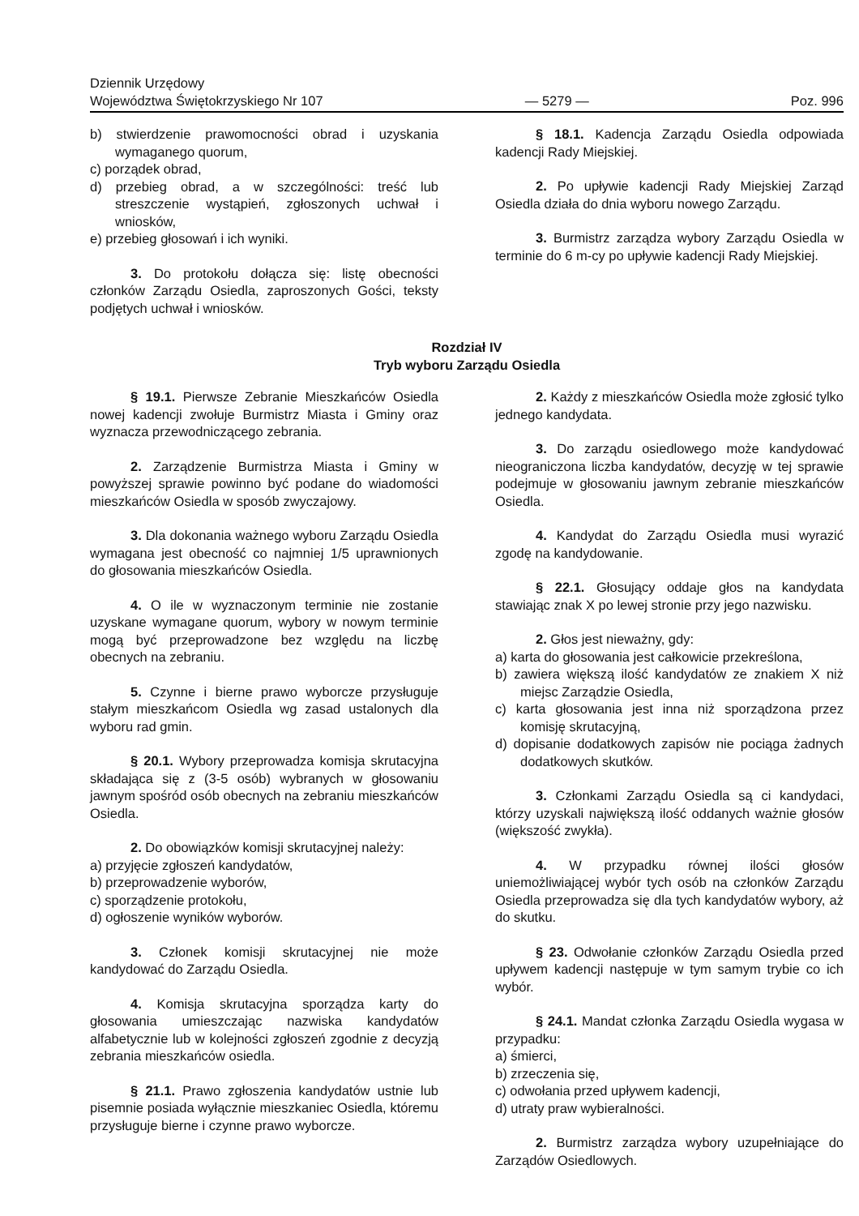Dziennik Urzędowy
Województwa Świętokrzyskiego Nr 107
— 5279 —
Poz. 996
b) stwierdzenie prawomocności obrad i uzyskania wymaganego quorum,
c) porządek obrad,
d) przebieg obrad, a w szczególności: treść lub streszczenie wystąpień, zgłoszonych uchwał i wniosków,
e) przebieg głosowań i ich wyniki.
3. Do protokołu dołącza się: listę obecności członków Zarządu Osiedla, zaproszonych Gości, teksty podjętych uchwał i wniosków.
§ 18.1. Kadencja Zarządu Osiedla odpowiada kadencji Rady Miejskiej.
2. Po upływie kadencji Rady Miejskiej Zarząd Osiedla działa do dnia wyboru nowego Zarządu.
3. Burmistrz zarządza wybory Zarządu Osiedla w terminie do 6 m-cy po upływie kadencji Rady Miejskiej.
Rozdział IV
Tryb wyboru Zarządu Osiedla
§ 19.1. Pierwsze Zebranie Mieszkańców Osiedla nowej kadencji zwołuje Burmistrz Miasta i Gminy oraz wyznacza przewodniczącego zebrania.
2. Zarządzenie Burmistrza Miasta i Gminy w powyższej sprawie powinno być podane do wiadomości mieszkańców Osiedla w sposób zwyczajowy.
3. Dla dokonania ważnego wyboru Zarządu Osiedla wymagana jest obecność co najmniej 1/5 uprawnionych do głosowania mieszkańców Osiedla.
4. O ile w wyznaczonym terminie nie zostanie uzyskane wymagane quorum, wybory w nowym terminie mogą być przeprowadzone bez względu na liczbę obecnych na zebraniu.
5. Czynne i bierne prawo wyborcze przysługuje stałym mieszkańcom Osiedla wg zasad ustalonych dla wyboru rad gmin.
§ 20.1. Wybory przeprowadza komisja skrutacyjna składająca się z (3-5 osób) wybranych w głosowaniu jawnym spośród osób obecnych na zebraniu mieszkańców Osiedla.
2. Do obowiązków komisji skrutacyjnej należy:
a) przyjęcie zgłoszeń kandydatów,
b) przeprowadzenie wyborów,
c) sporządzenie protokołu,
d) ogłoszenie wyników wyborów.
3. Członek komisji skrutacyjnej nie może kandydować do Zarządu Osiedla.
4. Komisja skrutacyjna sporządza karty do głosowania umieszczając nazwiska kandydatów alfabetycznie lub w kolejności zgłoszeń zgodnie z decyzją zebrania mieszkańców osiedla.
§ 21.1. Prawo zgłoszenia kandydatów ustnie lub pisemnie posiada wyłącznie mieszkaniec Osiedla, któremu przysługuje bierne i czynne prawo wyborcze.
2. Każdy z mieszkańców Osiedla może zgłosić tylko jednego kandydata.
3. Do zarządu osiedlowego może kandydować nieograniczona liczba kandydatów, decyzję w tej sprawie podejmuje w głosowaniu jawnym zebranie mieszkańców Osiedla.
4. Kandydat do Zarządu Osiedla musi wyrazić zgodę na kandydowanie.
§ 22.1. Głosujący oddaje głos na kandydata stawiając znak X po lewej stronie przy jego nazwisku.
2. Głos jest nieważny, gdy:
a) karta do głosowania jest całkowicie przekreślona,
b) zawiera większą ilość kandydatów ze znakiem X niż miejsc Zarządzie Osiedla,
c) karta głosowania jest inna niż sporządzona przez komisję skrutacyjną,
d) dopisanie dodatkowych zapisów nie pociąga żadnych dodatkowych skutków.
3. Członkami Zarządu Osiedla są ci kandydaci, którzy uzyskali największą ilość oddanych ważnie głosów (większość zwykła).
4. W przypadku równej ilości głosów uniemożliwiającej wybór tych osób na członków Zarządu Osiedla przeprowadza się dla tych kandydatów wybory, aż do skutku.
§ 23. Odwołanie członków Zarządu Osiedla przed upływem kadencji następuje w tym samym trybie co ich wybór.
§ 24.1. Mandat członka Zarządu Osiedla wygasa w przypadku:
a) śmierci,
b) zrzeczenia się,
c) odwołania przed upływem kadencji,
d) utraty praw wybieralności.
2. Burmistrz zarządza wybory uzupełniające do Zarządów Osiedlowych.